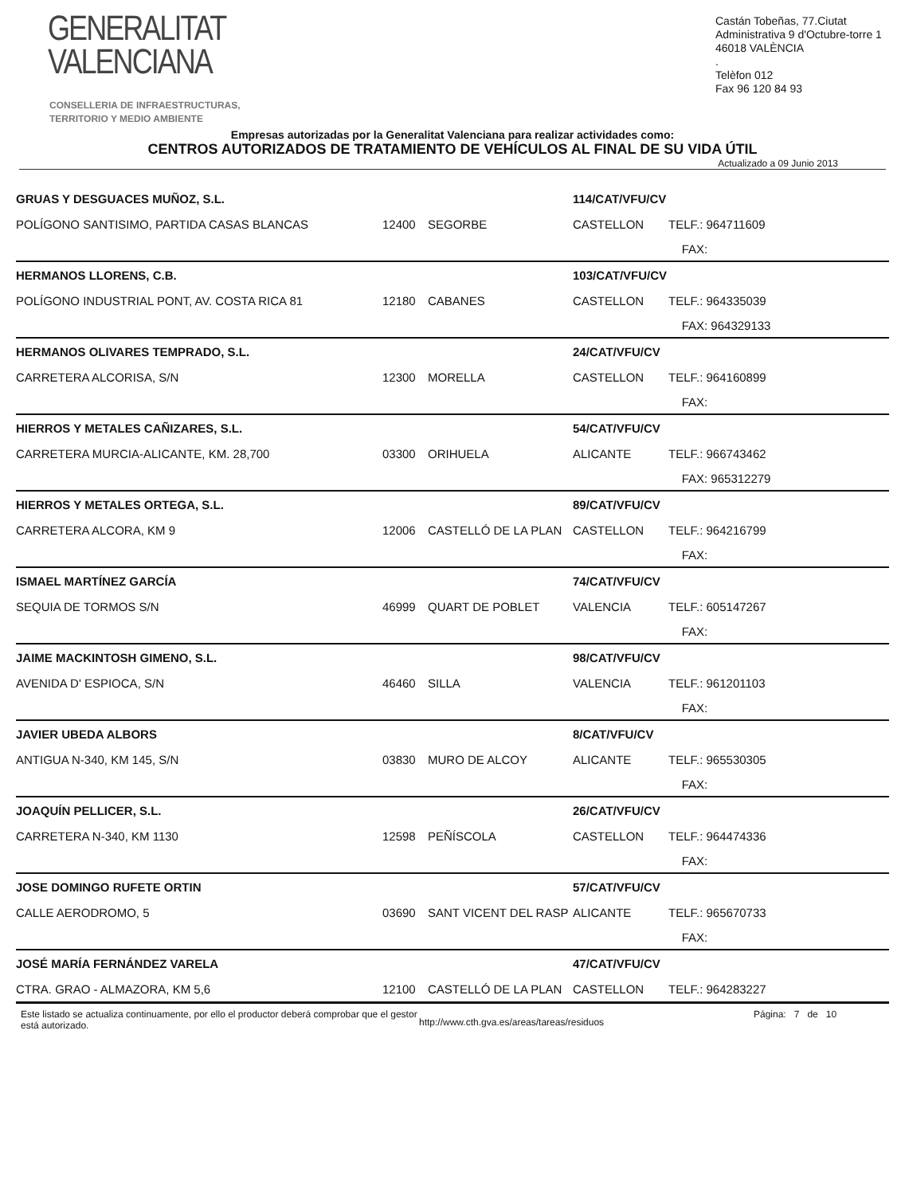GENERALITAT
VALENCIANA
CONSELLERIA DE INFRAESTRUCTURAS,
TERRITORIO Y MEDIO AMBIENTE
Castán Tobeñas, 77.Ciutat Administrativa 9 d'Octubre-torre 1
46018 VALÈNCIA
.
Telèfon 012
Fax 96 120 84 93
Empresas autorizadas por la Generalitat Valenciana para realizar actividades como:
CENTROS AUTORIZADOS DE TRATAMIENTO DE VEHÍCULOS AL FINAL DE SU VIDA ÚTIL
Actualizado a 09 Junio 2013
| GRUAS Y DESGUACES MUÑOZ, S.L. | | | 114/CAT/VFU/CV | |
| POLÍGONO SANTISIMO, PARTIDA CASAS BLANCAS | 12400 | SEGORBE | CASTELLON | TELF.: 964711609 |
| | | | | FAX: |
| HERMANOS LLORENS, C.B. | | | 103/CAT/VFU/CV | |
| POLÍGONO INDUSTRIAL PONT, AV. COSTA RICA 81 | 12180 | CABANES | CASTELLON | TELF.: 964335039 |
| | | | | FAX: 964329133 |
| HERMANOS OLIVARES TEMPRADO, S.L. | | | 24/CAT/VFU/CV | |
| CARRETERA ALCORISA, S/N | 12300 | MORELLA | CASTELLON | TELF.: 964160899 |
| | | | | FAX: |
| HIERROS Y METALES CAÑIZARES, S.L. | | | 54/CAT/VFU/CV | |
| CARRETERA MURCIA-ALICANTE, KM. 28,700 | 03300 | ORIHUELA | ALICANTE | TELF.: 966743462 |
| | | | | FAX: 965312279 |
| HIERROS Y METALES ORTEGA, S.L. | | | 89/CAT/VFU/CV | |
| CARRETERA ALCORA, KM 9 | 12006 | CASTELLÓ DE LA PLAN | CASTELLON | TELF.: 964216799 |
| | | | | FAX: |
| ISMAEL MARTÍNEZ GARCÍA | | | 74/CAT/VFU/CV | |
| SEQUIA DE TORMOS S/N | 46999 | QUART DE POBLET | VALENCIA | TELF.: 605147267 |
| | | | | FAX: |
| JAIME MACKINTOSH GIMENO, S.L. | | | 98/CAT/VFU/CV | |
| AVENIDA D' ESPIOCA, S/N | 46460 | SILLA | VALENCIA | TELF.: 961201103 |
| | | | | FAX: |
| JAVIER UBEDA ALBORS | | | 8/CAT/VFU/CV | |
| ANTIGUA N-340, KM 145, S/N | 03830 | MURO DE ALCOY | ALICANTE | TELF.: 965530305 |
| | | | | FAX: |
| JOAQUÍN PELLICER, S.L. | | | 26/CAT/VFU/CV | |
| CARRETERA N-340, KM 1130 | 12598 | PEÑÍSCOLA | CASTELLON | TELF.: 964474336 |
| | | | | FAX: |
| JOSE DOMINGO RUFETE ORTIN | | | 57/CAT/VFU/CV | |
| CALLE AERODROMO, 5 | 03690 | SANT VICENT DEL RASP | ALICANTE | TELF.: 965670733 |
| | | | | FAX: |
| JOSÉ MARÍA FERNÁNDEZ VARELA | | | 47/CAT/VFU/CV | |
| CTRA. GRAO - ALMAZORA, KM 5,6 | 12100 | CASTELLÓ DE LA PLAN | CASTELLON | TELF.: 964283227 |
Este listado se actualiza continuamente, por ello el productor deberá comprobar que el gestor está autorizado.
http://www.cth.gva.es/areas/tareas/residuos
Página: 7 de 10